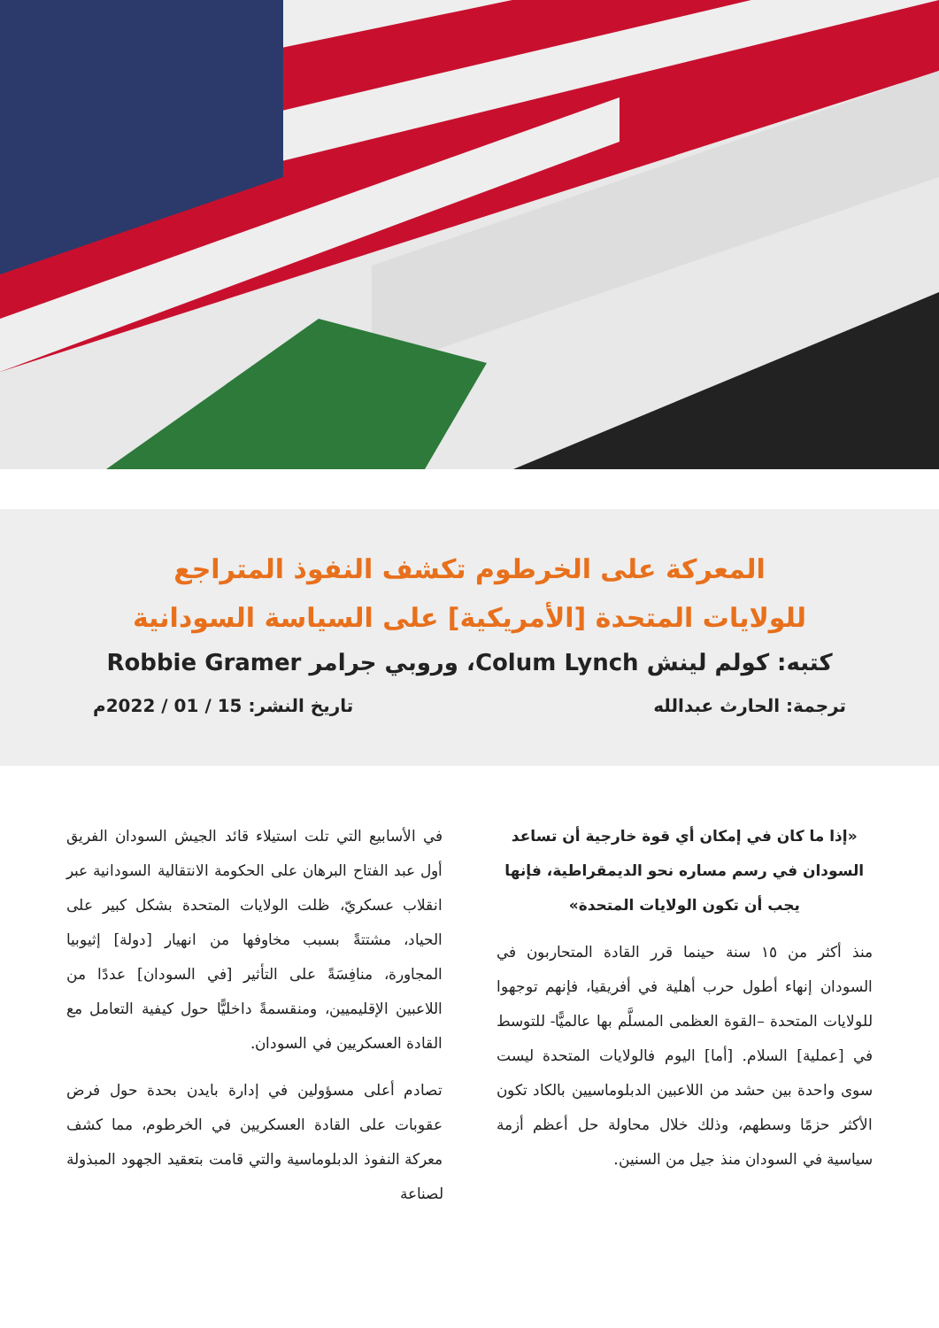المعركة على الخرطوم تكشف النفوذ المتراجع
للولايات المتحدة [الأمريكية] على السياسة السودانية
كتبه: كولم لينش Colum Lynch، وروبي جرامر Robbie Gramer
ترجمة: الحارث عبدالله تاريخ النشر: 15 / 01 / 2022م
«إذا ما كان في إمكان أي قوة خارجية أن تساعد السودان في رسم مساره نحو الديمقراطية، فإنها يجب أن تكون الولايات المتحدة»
منذ أكثر من ١٥ سنة حينما قرر القادة المتحاربون في السودان إنهاء أطول حرب أهلية في أفريقيا، فإنهم توجهوا للولايات المتحدة –القوة العظمى المسلَّم بها عالميًّا- للتوسط في [عملية] السلام. [أما] اليوم فالولايات المتحدة ليست سوى واحدة بين حشد من اللاعبين الدبلوماسيين بالكاد تكون الأكثر حزمًا وسطهم، وذلك خلال محاولة حل أعظم أزمة سياسية في السودان منذ جيل من السنين.
في الأسابيع التي تلت استيلاء قائد الجيش السودان الفريق أول عبد الفتاح البرهان على الحكومة الانتقالية السودانية عبر انقلاب عسكريّ، ظلت الولايات المتحدة بشكل كبير على الحياد، مشتتةً بسبب مخاوفها من انهيار [دولة] إثيوبيا المجاورة، منافِسَةً على التأثير [في السودان] عددًا من اللاعبين الإقليميين، ومنقسمةً داخليًّا حول كيفية التعامل مع القادة العسكريين في السودان.
تصادم أعلى مسؤولين في إدارة بايدن بحدة حول فرض عقوبات على القادة العسكريين في الخرطوم، مما كشف معركة النفوذ الدبلوماسية والتي قامت بتعقيد الجهود المبذولة لصناعة